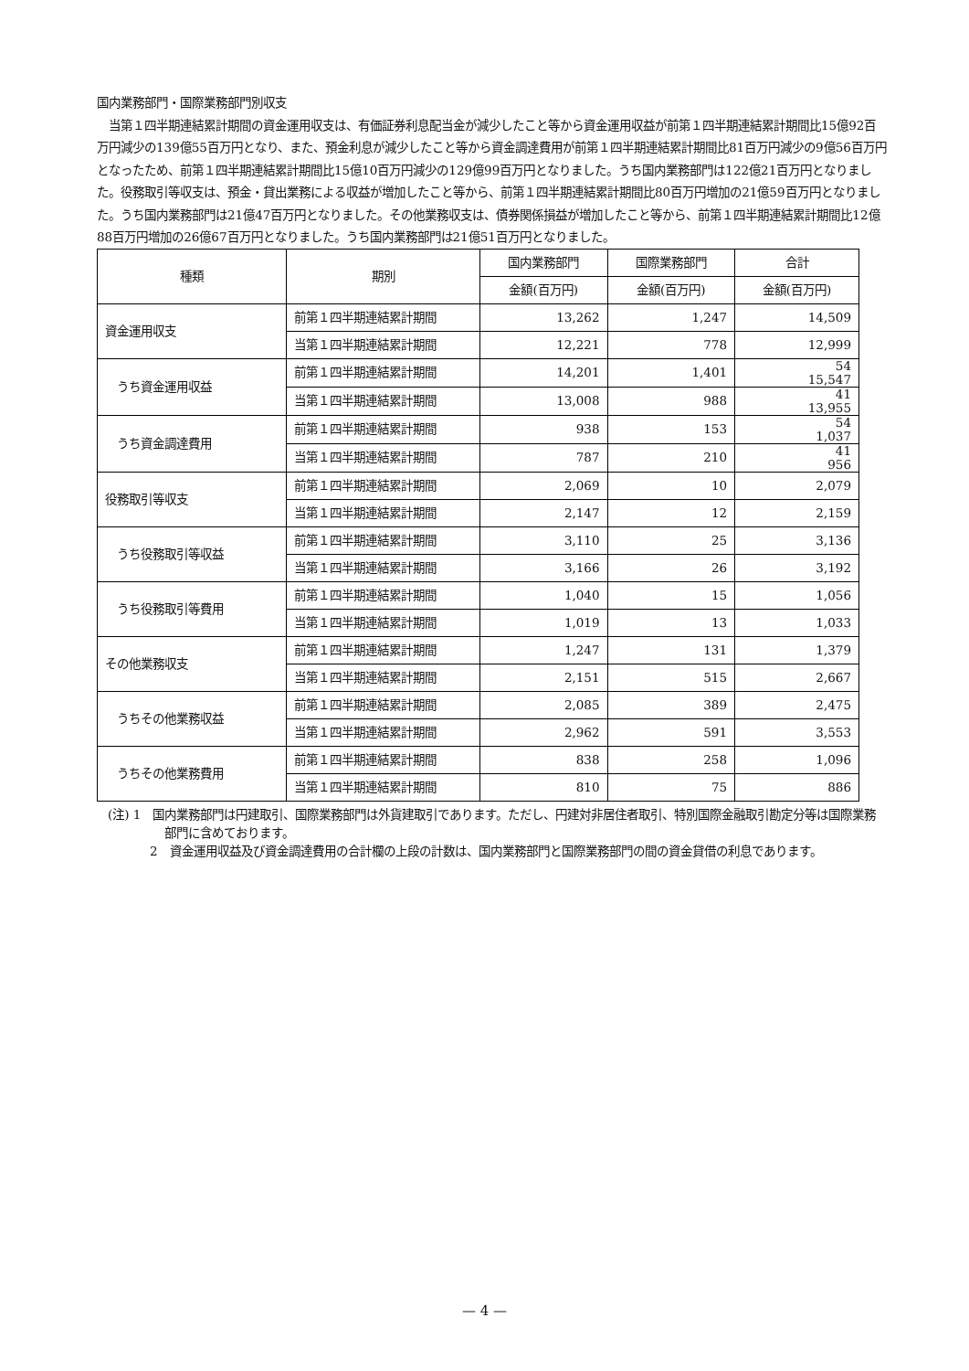国内業務部門・国際業務部門別収支
　当第１四半期連結累計期間の資金運用収支は、有価証券利息配当金が減少したこと等から資金運用収益が前第１四半期連結累計期間比15億92百万円減少の139億55百万円となり、また、預金利息が減少したこと等から資金調達費用が前第１四半期連結累計期間比81百万円減少の9億56百万円となったため、前第１四半期連結累計期間比15億10百万円減少の129億99百万円となりました。うち国内業務部門は122億21百万円となりました。役務取引等収支は、預金・貸出業務による収益が増加したこと等から、前第１四半期連結累計期間比80百万円増加の21億59百万円となりました。うち国内業務部門は21億47百万円となりました。その他業務収支は、債券関係損益が増加したこと等から、前第１四半期連結累計期間比12億88百万円増加の26億67百万円となりました。うち国内業務部門は21億51百万円となりました。
| 種類 | 期別 | 国内業務部門 | 国際業務部門 | 合計 |
| --- | --- | --- | --- | --- |
| | | 金額(百万円) | 金額(百万円) | 金額(百万円) |
| 資金運用収支 | 前第１四半期連結累計期間 | 13,262 | 1,247 | 14,509 |
| | 当第１四半期連結累計期間 | 12,221 | 778 | 12,999 |
| うち資金運用収益 | 前第１四半期連結累計期間 | 14,201 | 1,401 | 54 15,547 |
| | 当第１四半期連結累計期間 | 13,008 | 988 | 41 13,955 |
| うち資金調達費用 | 前第１四半期連結累計期間 | 938 | 153 | 54 1,037 |
| | 当第１四半期連結累計期間 | 787 | 210 | 41 956 |
| 役務取引等収支 | 前第１四半期連結累計期間 | 2,069 | 10 | 2,079 |
| | 当第１四半期連結累計期間 | 2,147 | 12 | 2,159 |
| うち役務取引等収益 | 前第１四半期連結累計期間 | 3,110 | 25 | 3,136 |
| | 当第１四半期連結累計期間 | 3,166 | 26 | 3,192 |
| うち役務取引等費用 | 前第１四半期連結累計期間 | 1,040 | 15 | 1,056 |
| | 当第１四半期連結累計期間 | 1,019 | 13 | 1,033 |
| その他業務収支 | 前第１四半期連結累計期間 | 1,247 | 131 | 1,379 |
| | 当第１四半期連結累計期間 | 2,151 | 515 | 2,667 |
| うちその他業務収益 | 前第１四半期連結累計期間 | 2,085 | 389 | 2,475 |
| | 当第１四半期連結累計期間 | 2,962 | 591 | 3,553 |
| うちその他業務費用 | 前第１四半期連結累計期間 | 838 | 258 | 1,096 |
| | 当第１四半期連結累計期間 | 810 | 75 | 886 |
(注) 1　国内業務部門は円建取引、国際業務部門は外貨建取引であります。ただし、円建対非居住者取引、特別国際金融取引勘定分等は国際業務部門に含めております。
2　資金運用収益及び資金調達費用の合計欄の上段の計数は、国内業務部門と国際業務部門の間の資金貸借の利息であります。
— 4 —